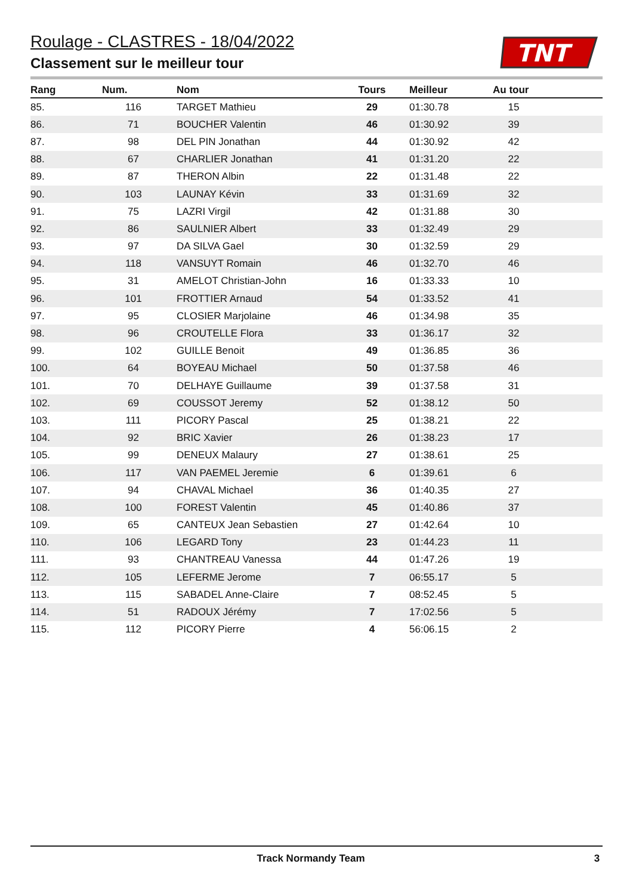Roulage - CLASTRES - 18/04/2022
Classement sur le meilleur tour
TNT
| Rang | Num. | Nom | Tours | Meilleur | Au tour | |
| --- | --- | --- | --- | --- | --- | --- |
| 85. | 116 | TARGET Mathieu | 29 | 01:30.78 | 15 | |
| 86. | 71 | BOUCHER Valentin | 46 | 01:30.92 | 39 | |
| 87. | 98 | DEL PIN Jonathan | 44 | 01:30.92 | 42 | |
| 88. | 67 | CHARLIER Jonathan | 41 | 01:31.20 | 22 | |
| 89. | 87 | THERON Albin | 22 | 01:31.48 | 22 | |
| 90. | 103 | LAUNAY Kévin | 33 | 01:31.69 | 32 | |
| 91. | 75 | LAZRI Virgil | 42 | 01:31.88 | 30 | |
| 92. | 86 | SAULNIER Albert | 33 | 01:32.49 | 29 | |
| 93. | 97 | DA SILVA Gael | 30 | 01:32.59 | 29 | |
| 94. | 118 | VANSUYT Romain | 46 | 01:32.70 | 46 | |
| 95. | 31 | AMELOT Christian-John | 16 | 01:33.33 | 10 | |
| 96. | 101 | FROTTIER Arnaud | 54 | 01:33.52 | 41 | |
| 97. | 95 | CLOSIER Marjolaine | 46 | 01:34.98 | 35 | |
| 98. | 96 | CROUTELLE Flora | 33 | 01:36.17 | 32 | |
| 99. | 102 | GUILLE Benoit | 49 | 01:36.85 | 36 | |
| 100. | 64 | BOYEAU Michael | 50 | 01:37.58 | 46 | |
| 101. | 70 | DELHAYE Guillaume | 39 | 01:37.58 | 31 | |
| 102. | 69 | COUSSOT Jeremy | 52 | 01:38.12 | 50 | |
| 103. | 111 | PICORY Pascal | 25 | 01:38.21 | 22 | |
| 104. | 92 | BRIC Xavier | 26 | 01:38.23 | 17 | |
| 105. | 99 | DENEUX Malaury | 27 | 01:38.61 | 25 | |
| 106. | 117 | VAN PAEMEL Jeremie | 6 | 01:39.61 | 6 | |
| 107. | 94 | CHAVAL Michael | 36 | 01:40.35 | 27 | |
| 108. | 100 | FOREST Valentin | 45 | 01:40.86 | 37 | |
| 109. | 65 | CANTEUX Jean Sebastien | 27 | 01:42.64 | 10 | |
| 110. | 106 | LEGARD Tony | 23 | 01:44.23 | 11 | |
| 111. | 93 | CHANTREAU Vanessa | 44 | 01:47.26 | 19 | |
| 112. | 105 | LEFERME Jerome | 7 | 06:55.17 | 5 | |
| 113. | 115 | SABADEL Anne-Claire | 7 | 08:52.45 | 5 | |
| 114. | 51 | RADOUX Jérémy | 7 | 17:02.56 | 5 | |
| 115. | 112 | PICORY Pierre | 4 | 56:06.15 | 2 | |
Track Normandy Team 3